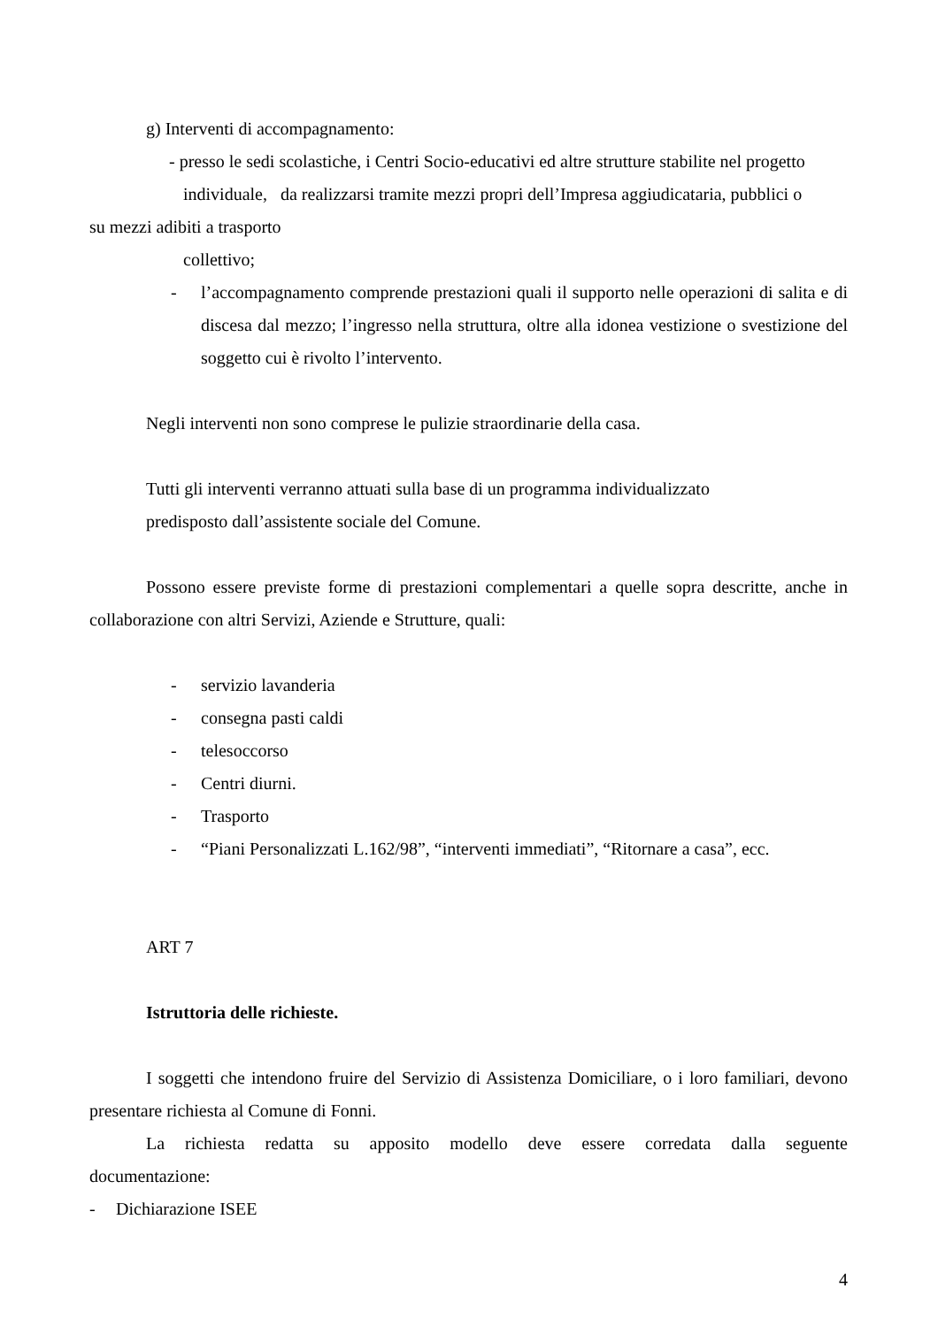g) Interventi di accompagnamento:
- presso le sedi scolastiche, i Centri Socio-educativi ed altre strutture stabilite nel progetto
individuale, da realizzarsi tramite mezzi propri dell’Impresa aggiudicataria, pubblici o
su mezzi adibiti a trasporto
collettivo;
- l’accompagnamento comprende prestazioni quali il supporto nelle operazioni di salita e di discesa dal mezzo; l’ingresso nella struttura, oltre alla idonea vestizione o svestizione del soggetto cui è rivolto l’intervento.
Negli interventi non sono comprese le pulizie straordinarie della casa.
Tutti gli interventi verranno attuati sulla base di un programma individualizzato
predisposto dall’assistente sociale del Comune.
Possono essere previste forme di prestazioni complementari a quelle sopra descritte, anche in collaborazione con altri Servizi, Aziende e Strutture, quali:
- servizio lavanderia
- consegna pasti caldi
- telesoccorso
- Centri diurni.
- Trasporto
- “Piani Personalizzati L.162/98”, “interventi immediati”, “Ritornare a casa”, ecc.
ART 7
Istruttoria delle richieste.
I soggetti che intendono fruire del Servizio di Assistenza Domiciliare, o i loro familiari, devono presentare richiesta al Comune di Fonni.
La richiesta redatta su apposito modello deve essere corredata dalla seguente
documentazione:
- Dichiarazione ISEE
4